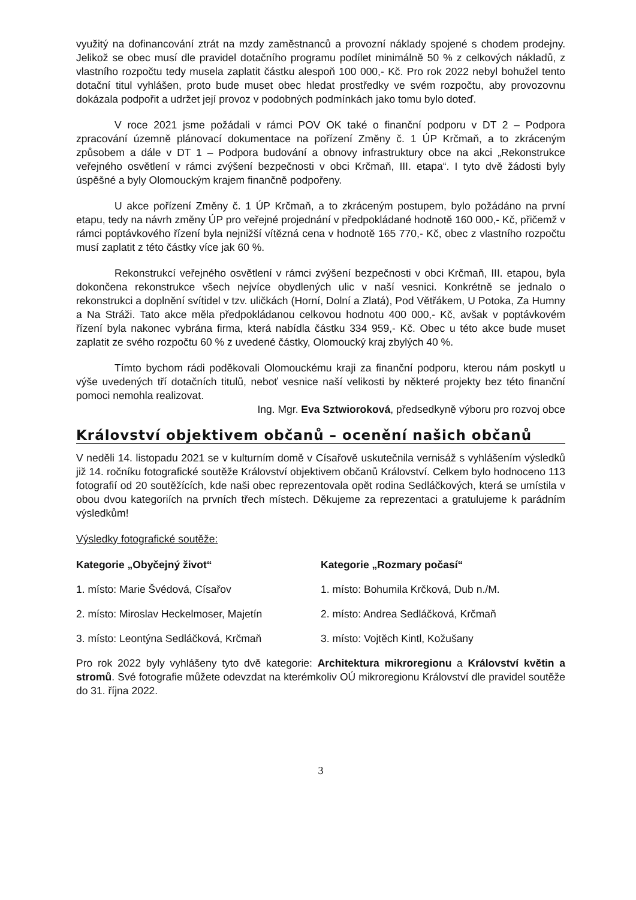využitý na dofinancování ztrát na mzdy zaměstnanců a provozní náklady spojené s chodem prodejny. Jelikož se obec musí dle pravidel dotačního programu podílet minimálně 50 % z celkových nákladů, z vlastního rozpočtu tedy musela zaplatit částku alespoň 100 000,- Kč. Pro rok 2022 nebyl bohužel tento dotační titul vyhlášen, proto bude muset obec hledat prostředky ve svém rozpočtu, aby provozovnu dokázala podpořit a udržet její provoz v podobných podmínkách jako tomu bylo doteď.
V roce 2021 jsme požádali v rámci POV OK také o finanční podporu v DT 2 – Podpora zpracování územně plánovací dokumentace na pořízení Změny č. 1 ÚP Krčmaň, a to zkráceným způsobem a dále v DT 1 – Podpora budování a obnovy infrastruktury obce na akci „Rekonstrukce veřejného osvětlení v rámci zvýšení bezpečnosti v obci Krčmaň, III. etapa“. I tyto dvě žádosti byly úspěšné a byly Olomouckým krajem finančně podpořeny.
U akce pořízení Změny č. 1 ÚP Krčmaň, a to zkráceným postupem, bylo požádáno na první etapu, tedy na návrh změny ÚP pro veřejné projednání v předpokládané hodnotě 160 000,- Kč, přičemž v rámci poptávkového řízení byla nejnižší vítězná cena v hodnotě 165 770,- Kč, obec z vlastního rozpočtu musí zaplatit z této částky více jak 60 %.
Rekonstrukcí veřejného osvětlení v rámci zvýšení bezpečnosti v obci Krčmaň, III. etapou, byla dokončena rekonstrukce všech nejvíce obydlených ulic v naší vesnici. Konkrétně se jednalo o rekonstrukci a doplnění svítidel v tzv. uličkách (Horní, Dolní a Zlatá), Pod Větřákem, U Potoka, Za Humny a Na Stráži. Tato akce měla předpokládanou celkovou hodnotu 400 000,- Kč, avšak v poptávkovém řízení byla nakonec vybrána firma, která nabídla částku 334 959,- Kč. Obec u této akce bude muset zaplatit ze svého rozpočtu 60 % z uvedené částky, Olomoucký kraj zbylých 40 %.
Tímto bychom rádi poděkovali Olomouckému kraji za finanční podporu, kterou nám poskytl u výše uvedených tří dotačních titulů, neboť vesnice naší velikosti by některé projekty bez této finanční pomoci nemohla realizovat.
Ing. Mgr. Eva Sztwioroková, předsedkyně výboru pro rozvoj obce
Království objektivem občanů – ocenění našich občanů
V neděli 14. listopadu 2021 se v kulturním domě v Císařově uskutečnila vernisáž s vyhlášením výsledků již 14. ročníku fotografické soutěže Království objektivem občanů Království. Celkem bylo hodnoceno 113 fotografií od 20 soutěžících, kde naši obec reprezentovala opět rodina Sedláčkových, která se umístila v obou dvou kategoriích na prvních třech místech. Děkujeme za reprezentaci a gratulujeme k parádním výsledkům!
Výsledky fotografické soutěže:
Kategorie „Obyčejný život“
1. místo: Marie Švédová, Císařov
2. místo: Miroslav Heckelmoser, Majetín
3. místo: Leontýna Sedláčková, Krčmaň
Kategorie „Rozmary počasí“
1. místo: Bohumila Krčková, Dub n./M.
2. místo: Andrea Sedláčková, Krčmaň
3. místo: Vojtěch Kintl, Kožušany
Pro rok 2022 byly vyhlášeny tyto dvě kategorie: Architektura mikroregionu a Království květin a stromů. Své fotografie můžete odevzdat na kterémkoliv OÚ mikroregionu Království dle pravidel soutěže do 31. října 2022.
3